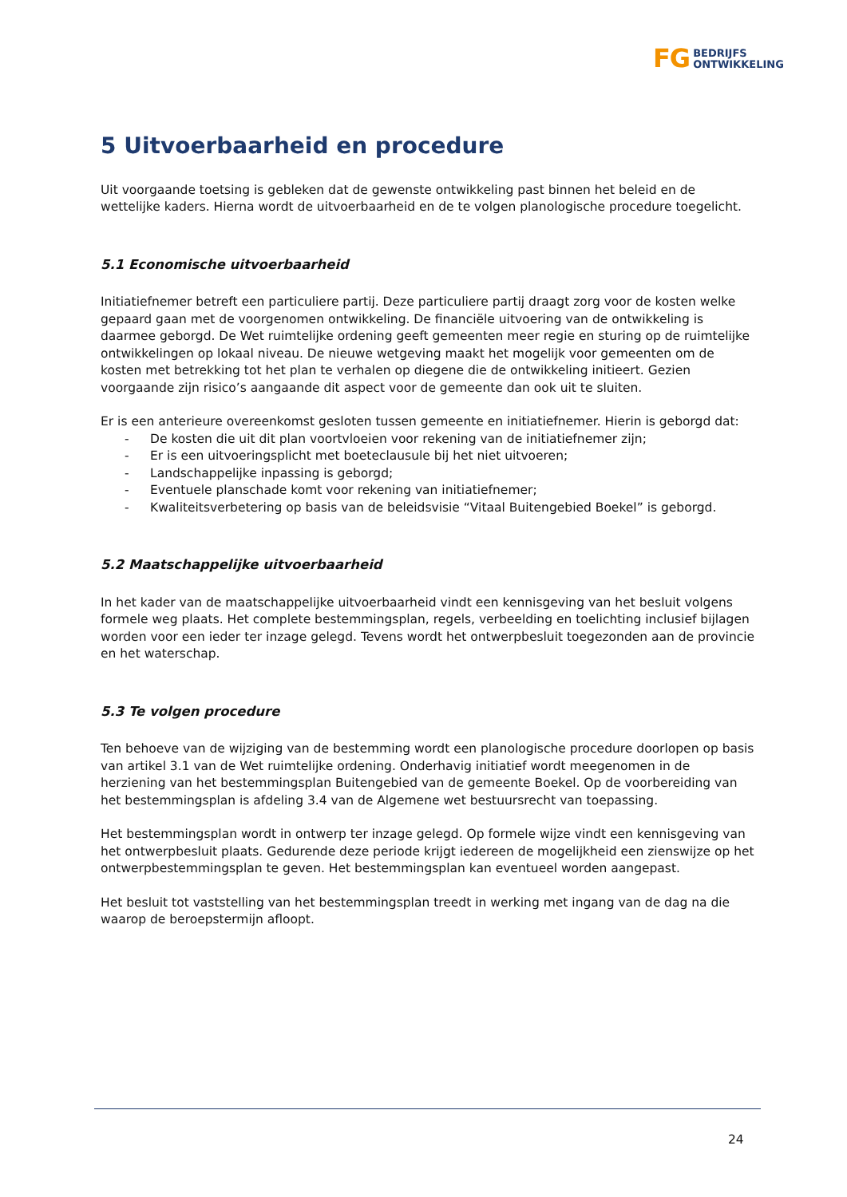FG BEDRIJFS
ONTWIKKELING
5 Uitvoerbaarheid en procedure
Uit voorgaande toetsing is gebleken dat de gewenste ontwikkeling past binnen het beleid en de wettelijke kaders. Hierna wordt de uitvoerbaarheid en de te volgen planologische procedure toegelicht.
5.1 Economische uitvoerbaarheid
Initiatiefnemer betreft een particuliere partij. Deze particuliere partij draagt zorg voor de kosten welke gepaard gaan met de voorgenomen ontwikkeling. De financiële uitvoering van de ontwikkeling is daarmee geborgd. De Wet ruimtelijke ordening geeft gemeenten meer regie en sturing op de ruimtelijke ontwikkelingen op lokaal niveau. De nieuwe wetgeving maakt het mogelijk voor gemeenten om de kosten met betrekking tot het plan te verhalen op diegene die de ontwikkeling initieert. Gezien voorgaande zijn risico’s aangaande dit aspect voor de gemeente dan ook uit te sluiten.
Er is een anterieure overeenkomst gesloten tussen gemeente en initiatiefnemer. Hierin is geborgd dat:
- De kosten die uit dit plan voortvloeien voor rekening van de initiatiefnemer zijn;
- Er is een uitvoeringsplicht met boeteclausule bij het niet uitvoeren;
- Landschappelijke inpassing is geborgd;
- Eventuele planschade komt voor rekening van initiatiefnemer;
- Kwaliteitsverbetering op basis van de beleidsvisie “Vitaal Buitengebied Boekel” is geborgd.
5.2 Maatschappelijke uitvoerbaarheid
In het kader van de maatschappelijke uitvoerbaarheid vindt een kennisgeving van het besluit volgens formele weg plaats. Het complete bestemmingsplan, regels, verbeelding en toelichting inclusief bijlagen worden voor een ieder ter inzage gelegd. Tevens wordt het ontwerpbesluit toegezonden aan de provincie en het waterschap.
5.3 Te volgen procedure
Ten behoeve van de wijziging van de bestemming wordt een planologische procedure doorlopen op basis van artikel 3.1 van de Wet ruimtelijke ordening. Onderhavig initiatief wordt meegenomen in de herziening van het bestemmingsplan Buitengebied van de gemeente Boekel. Op de voorbereiding van het bestemmingsplan is afdeling 3.4 van de Algemene wet bestuursrecht van toepassing.
Het bestemmingsplan wordt in ontwerp ter inzage gelegd. Op formele wijze vindt een kennisgeving van het ontwerpbesluit plaats. Gedurende deze periode krijgt iedereen de mogelijkheid een zienswijze op het ontwerpbestemmingsplan te geven. Het bestemmingsplan kan eventueel worden aangepast.
Het besluit tot vaststelling van het bestemmingsplan treedt in werking met ingang van de dag na die waarop de beroepstermijn afloopt.
24